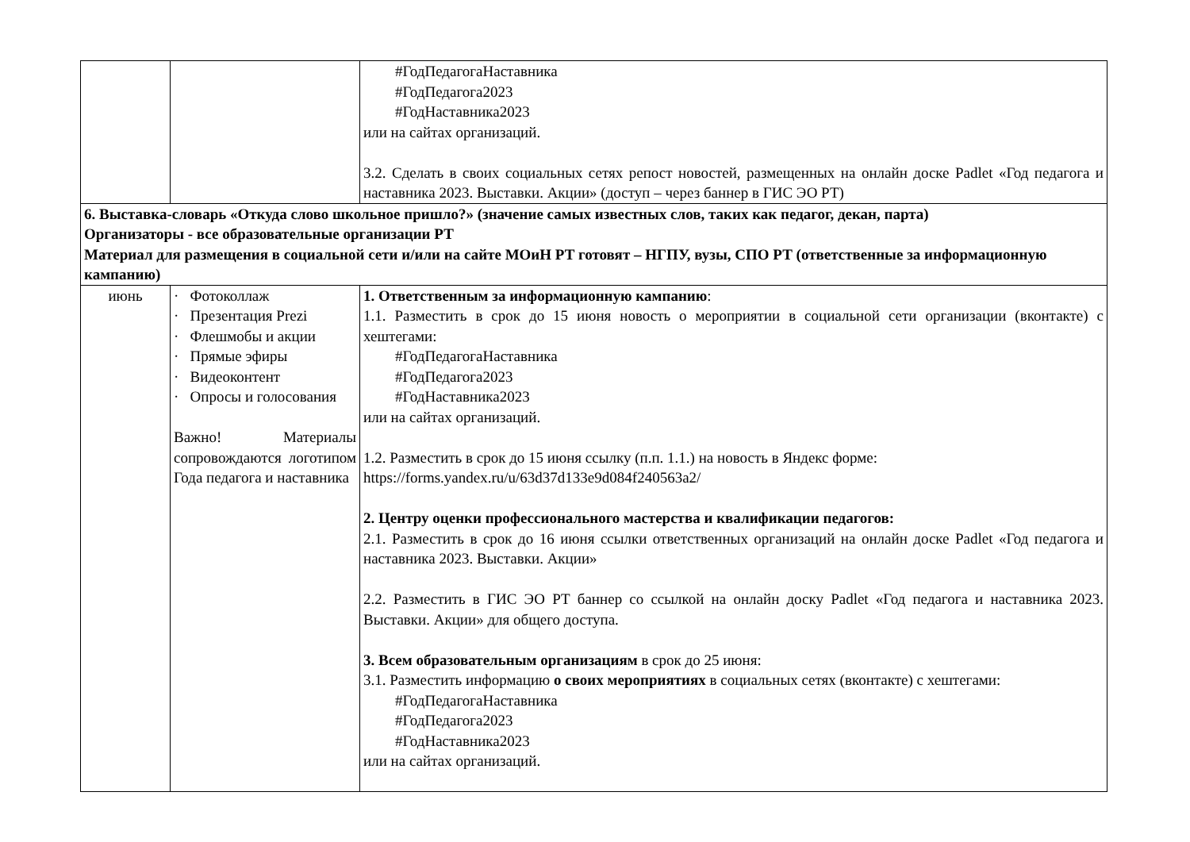| | | #ГодПедагогаНаставника #ГодПедагога2023 #ГодНаставника2023 или на сайтах организаций. 3.2. Сделать в своих социальных сетях репост новостей, размещенных на онлайн доске Padlet «Год педагога и наставника 2023. Выставки. Акции» (доступ – через баннер в ГИС ЭО РТ) |
| 6. Выставка-словарь «Откуда слово школьное пришло?» (значение самых известных слов, таких как педагог, декан, парта) Организаторы - все образовательные организации РТ Материал для размещения в социальной сети и/или на сайте МОиН РТ готовят – НГПУ, вузы, СПО РТ (ответственные за информационную кампанию) | | |
| июнь | · Фотоколлаж · Презентация Prezi · Флешмобы и акции · Прямые эфиры · Видеоконтент · Опросы и голосования Важно! Материалы сопровождаются логотипом Года педагога и наставника | 1. Ответственным за информационную кампанию : 1.1. Разместить в срок до 15 июня новость о мероприятии в социальной сети организации (вконтакте) с хештегами: #ГодПедагогаНаставника #ГодПедагога2023 #ГодНаставника2023 или на сайтах организаций. 1.2. Разместить в срок до 15 июня ссылку (п.п. 1.1.) на новость в Яндекс форме: https://forms.yandex.ru/u/63d37d133e9d084f240563a2/ 2. Центру оценки профессионального мастерства и квалификации педагогов: 2.1. Разместить в срок до 16 июня ссылки ответственных организаций на онлайн доске Padlet «Год педагога и наставника 2023. Выставки. Акции» 2.2. Разместить в ГИС ЭО РТ баннер со ссылкой на онлайн доску Padlet «Год педагога и наставника 2023. Выставки. Акции» для общего доступа. 3. Всем образовательным организациям в срок до 25 июня: 3.1. Разместить информацию о своих мероприятиях в социальных сетях (вконтакте) с хештегами: #ГодПедагогаНаставника #ГодПедагога2023 #ГодНаставника2023 или на сайтах организаций. |